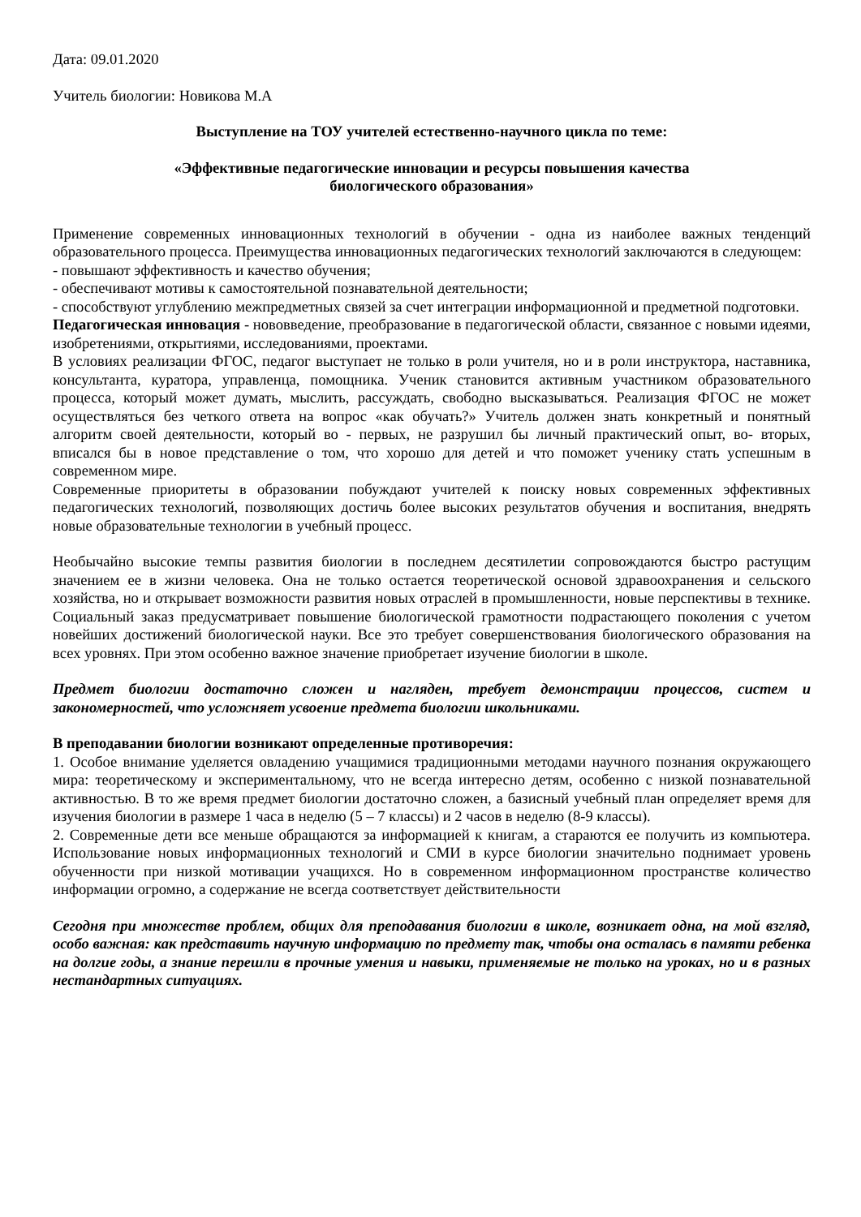Дата: 09.01.2020
Учитель биологии: Новикова М.А
Выступление на ТОУ учителей естественно-научного цикла по теме:
«Эффективные педагогические инновации и ресурсы повышения качества
биологического образования»
Применение современных инновационных технологий в обучении - одна из наиболее важных тенденций образовательного процесса. Преимущества инновационных педагогических технологий заключаются в следующем:
- повышают эффективность и качество обучения;
- обеспечивают мотивы к самостоятельной познавательной деятельности;
- способствуют углублению межпредметных связей за счет интеграции информационной и предметной подготовки.
Педагогическая инновация - нововведение, преобразование в педагогической области, связанное с новыми идеями, изобретениями, открытиями, исследованиями, проектами.
В условиях реализации ФГОС, педагог выступает не только в роли учителя, но и в роли инструктора, наставника, консультанта, куратора, управленца, помощника. Ученик становится активным участником образовательного процесса, который может думать, мыслить, рассуждать, свободно высказываться. Реализация ФГОС не может осуществляться без четкого ответа на вопрос «как обучать?» Учитель должен знать конкретный и понятный алгоритм своей деятельности, который во - первых, не разрушил бы личный практический опыт, во- вторых, вписался бы в новое представление о том, что хорошо для детей и что поможет ученику стать успешным в современном мире.
Современные приоритеты в образовании побуждают учителей к поиску новых современных эффективных педагогических технологий, позволяющих достичь более высоких результатов обучения и воспитания, внедрять новые образовательные технологии в учебный процесс.
Необычайно высокие темпы развития биологии в последнем десятилетии сопровождаются быстро растущим значением ее в жизни человека. Она не только остается теоретической основой здравоохранения и сельского хозяйства, но и открывает возможности развития новых отраслей в промышленности, новые перспективы в технике. Социальный заказ предусматривает повышение биологической грамотности подрастающего поколения с учетом новейших достижений биологической науки. Все это требует совершенствования биологического образования на всех уровнях. При этом особенно важное значение приобретает изучение биологии в школе.
Предмет биологии достаточно сложен и нагляден, требует демонстрации процессов, систем и закономерностей, что усложняет усвоение предмета биологии школьниками.
В преподавании биологии возникают определенные противоречия:
1. Особое внимание уделяется овладению учащимися традиционными методами научного познания окружающего мира: теоретическому и экспериментальному, что не всегда интересно детям, особенно с низкой познавательной активностью. В то же время предмет биологии достаточно сложен, а базисный учебный план определяет время для изучения биологии в размере 1 часа в неделю (5 – 7 классы) и 2 часов в неделю (8-9 классы).
2. Современные дети все меньше обращаются за информацией к книгам, а стараются ее получить из компьютера. Использование новых информационных технологий и СМИ в курсе биологии значительно поднимает уровень обученности при низкой мотивации учащихся. Но в современном информационном пространстве количество информации огромно, а содержание не всегда соответствует действительности
Сегодня при множестве проблем, общих для преподавания биологии в школе, возникает одна, на мой взгляд, особо важная: как представить научную информацию по предмету так, чтобы она осталась в памяти ребенка на долгие годы, а знание перешли в прочные умения и навыки, применяемые не только на уроках, но и в разных нестандартных ситуациях.